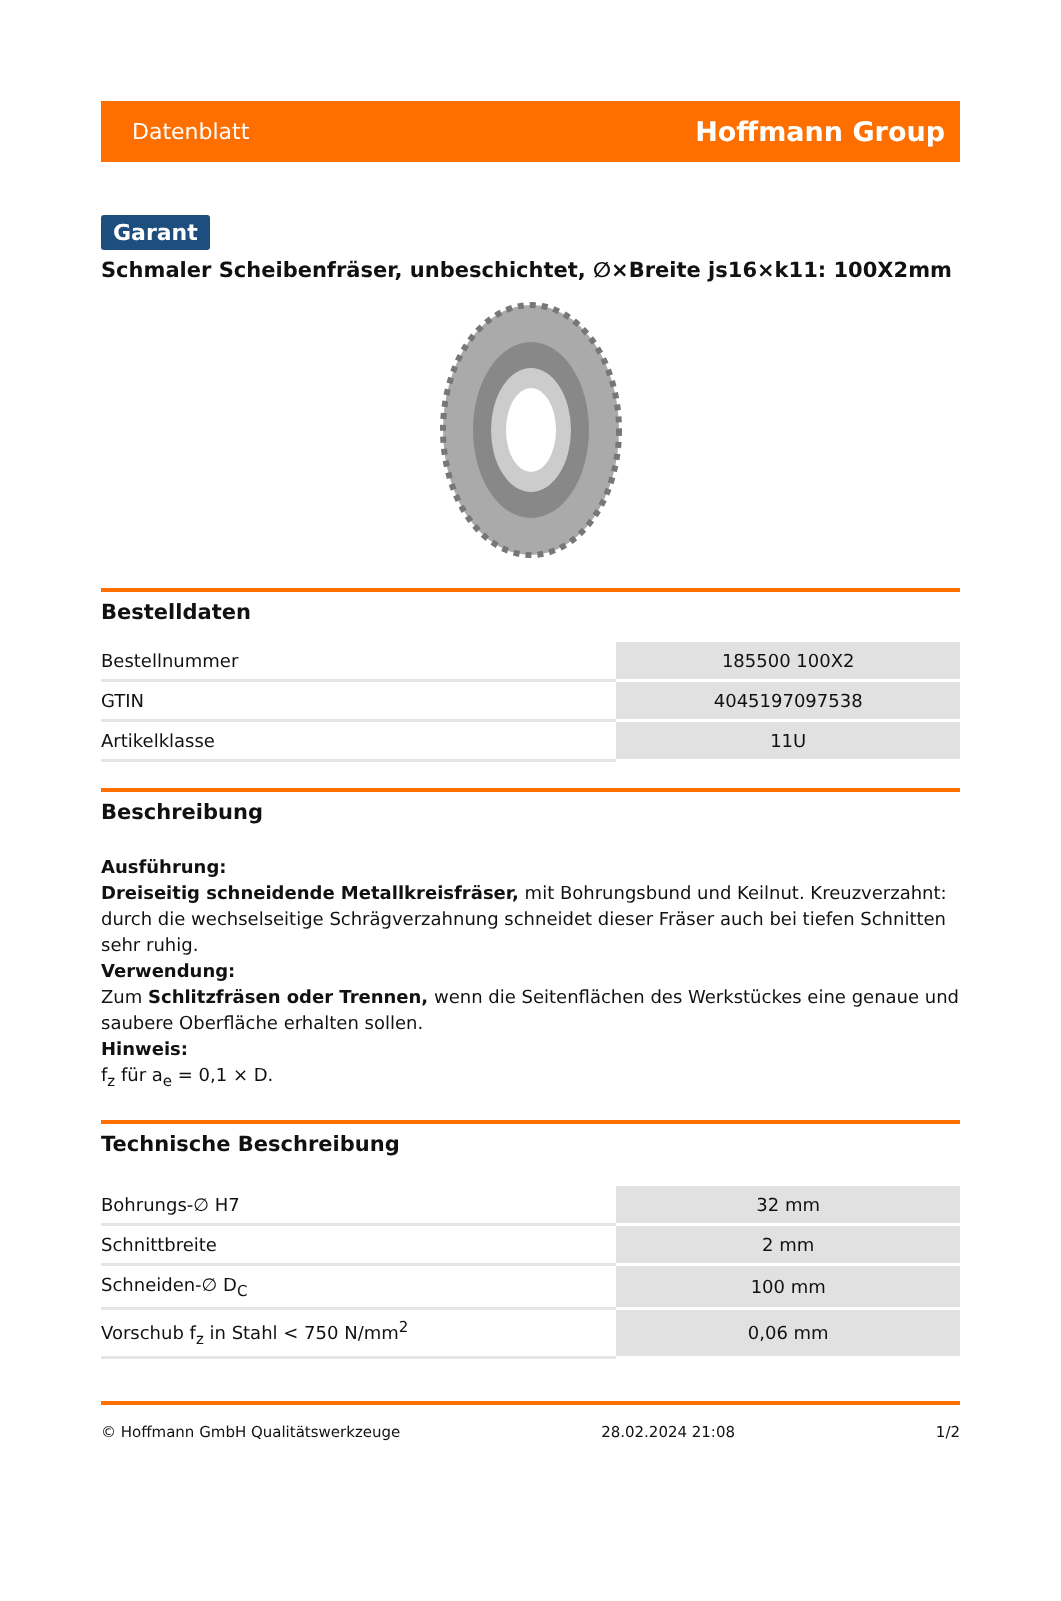Datenblatt Hoffmann Group
Garant
Schmaler Scheibenfräser, unbeschichtet, ∅×Breite js16×k11: 100X2mm
Bestelldaten
| Bestellnummer | 185500 100X2 |
| GTIN | 4045197097538 |
| Artikelklasse | 11U |
Beschreibung
Ausführung:
Dreiseitig schneidende Metallkreisfräser, mit Bohrungsbund und Keilnut. Kreuzverzahnt: durch die wechselseitige Schrägverzahnung schneidet dieser Fräser auch bei tiefen Schnitten sehr ruhig.
Verwendung:
Zum Schlitzfräsen oder Trennen, wenn die Seitenflächen des Werkstückes eine genaue und saubere Oberfläche erhalten sollen.
Hinweis:
f<sub>z</sub> für a<sub>e</sub> = 0,1 × D.
Technische Beschreibung
| Bohrungs-∅ H7 | 32 mm |
| Schnittbreite | 2 mm |
| Schneiden-∅ D<sub>C</sub> | 100 mm |
| Vorschub f<sub>z</sub> in Stahl < 750 N/mm<sup>2</sup> | 0,06 mm |
© Hoffmann GmbH Qualitätswerkzeuge 28.02.2024 21:08 1/2